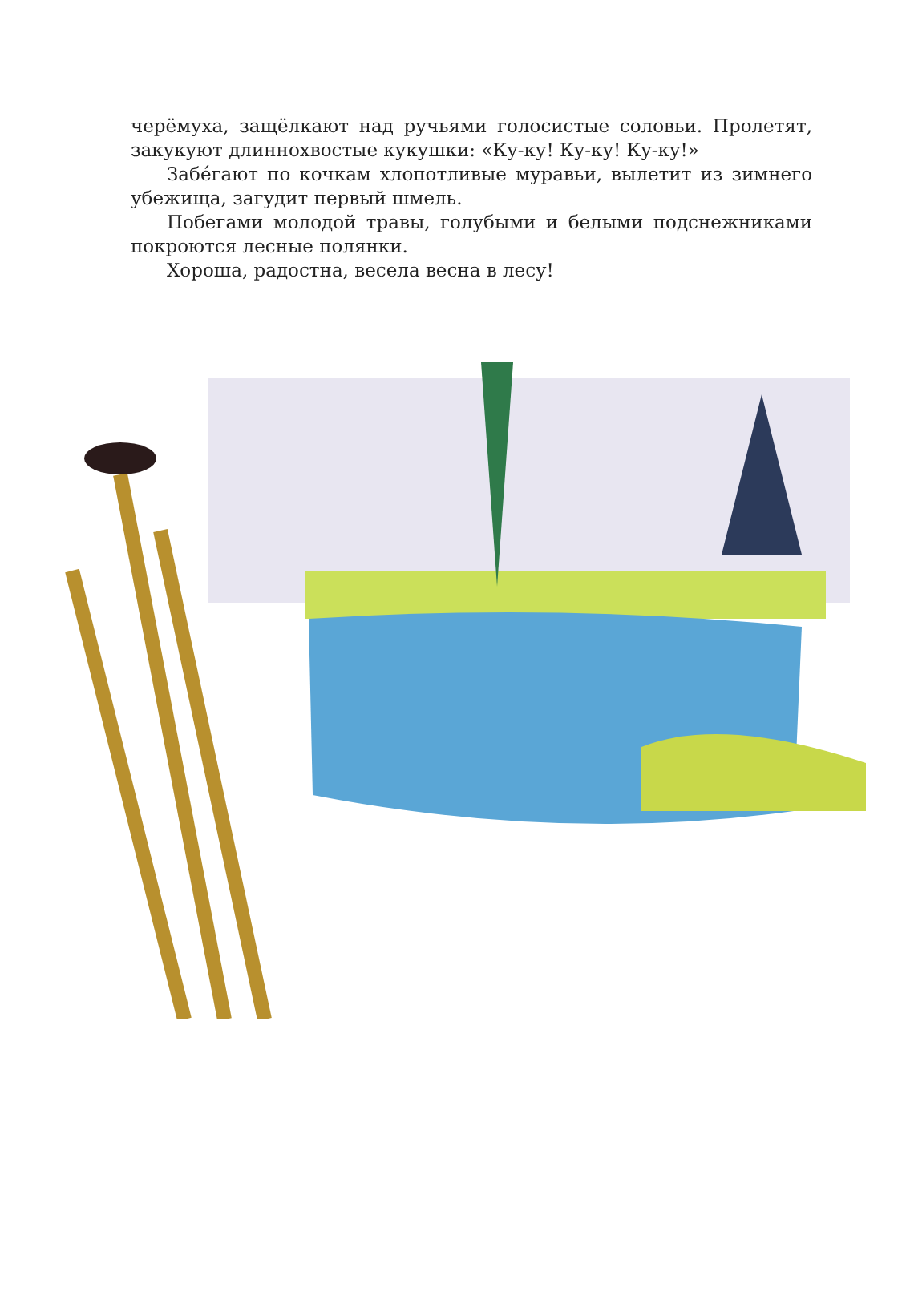черёмуха, защёлкают над ручьями голосистые соловьи. Пролетят, закукуют длиннохвостые кукушки: «Ку-ку! Ку-ку! Ку-ку!»
Забе́гают по кочкам хлопотливые муравьи, вылетит из зимнего убежища, загудит первый шмель.
Побегами молодой травы, голубыми и белыми подснежниками покроются лесные полянки.
Хороша, радостна, весела весна в лесу!